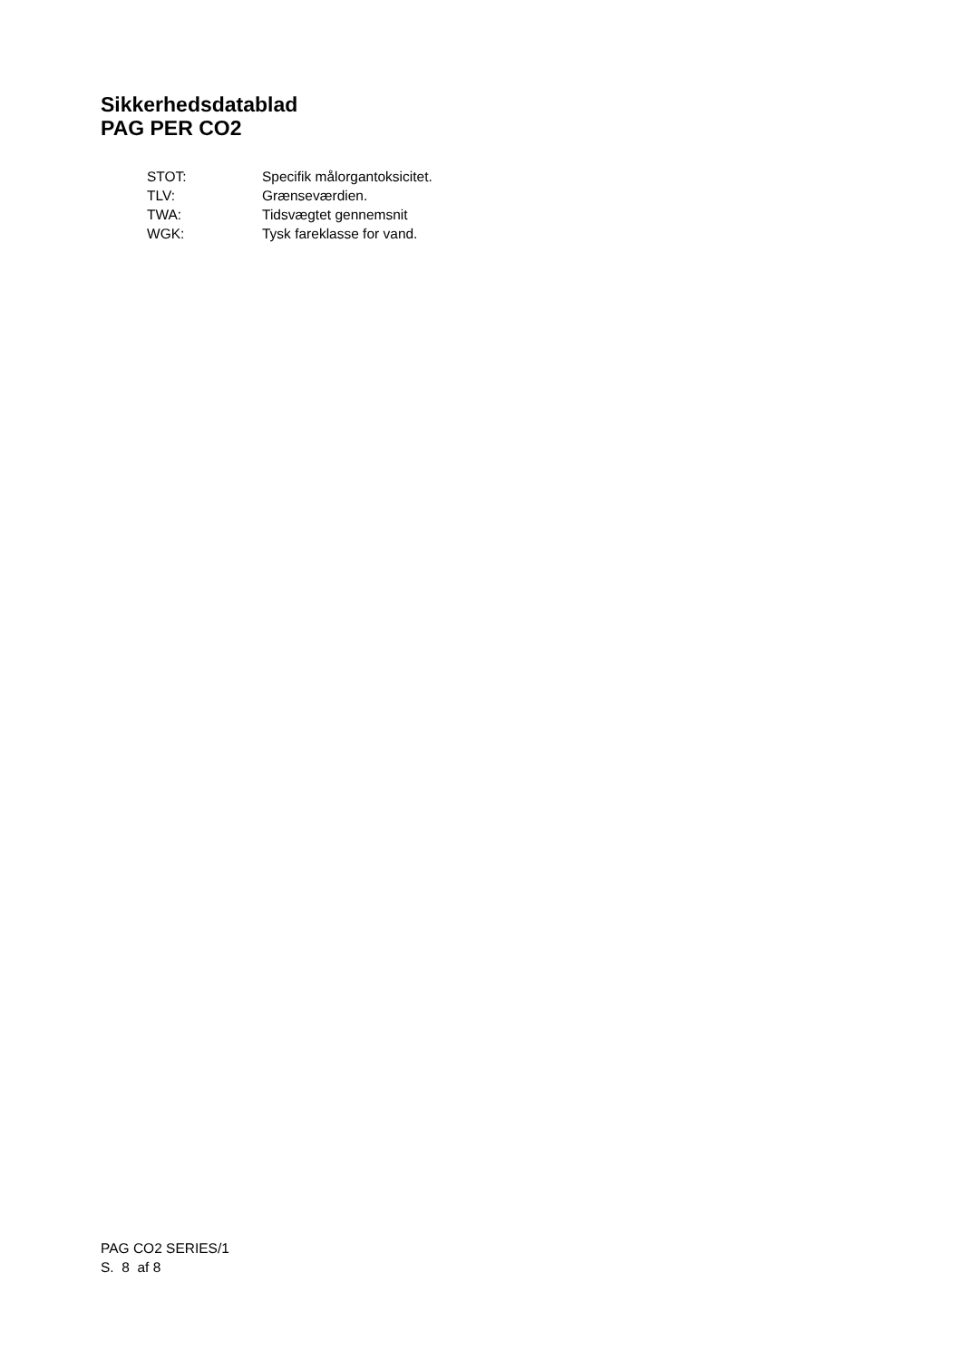Sikkerhedsdatablad
PAG PER CO2
| STOT: | Specifik målorgantoksicitet. |
| TLV: | Grænseværdien. |
| TWA: | Tidsvægtet gennemsnit |
| WGK: | Tysk fareklasse for vand. |
PAG CO2 SERIES/1
S. 8 af 8